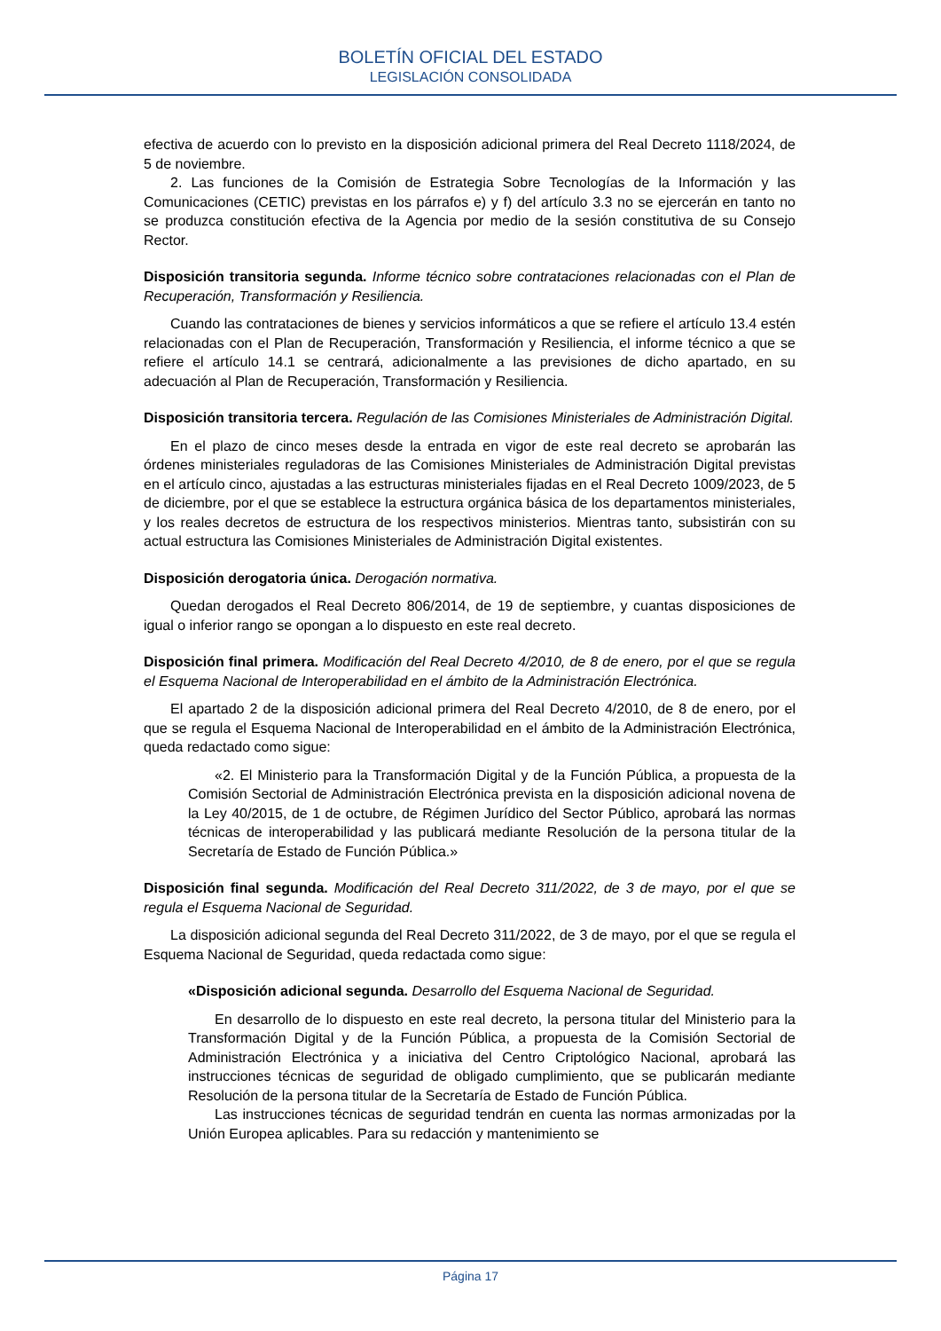BOLETÍN OFICIAL DEL ESTADO
LEGISLACIÓN CONSOLIDADA
efectiva de acuerdo con lo previsto en la disposición adicional primera del Real Decreto 1118/2024, de 5 de noviembre.
2. Las funciones de la Comisión de Estrategia Sobre Tecnologías de la Información y las Comunicaciones (CETIC) previstas en los párrafos e) y f) del artículo 3.3 no se ejercerán en tanto no se produzca constitución efectiva de la Agencia por medio de la sesión constitutiva de su Consejo Rector.
Disposición transitoria segunda. Informe técnico sobre contrataciones relacionadas con el Plan de Recuperación, Transformación y Resiliencia.
Cuando las contrataciones de bienes y servicios informáticos a que se refiere el artículo 13.4 estén relacionadas con el Plan de Recuperación, Transformación y Resiliencia, el informe técnico a que se refiere el artículo 14.1 se centrará, adicionalmente a las previsiones de dicho apartado, en su adecuación al Plan de Recuperación, Transformación y Resiliencia.
Disposición transitoria tercera. Regulación de las Comisiones Ministeriales de Administración Digital.
En el plazo de cinco meses desde la entrada en vigor de este real decreto se aprobarán las órdenes ministeriales reguladoras de las Comisiones Ministeriales de Administración Digital previstas en el artículo cinco, ajustadas a las estructuras ministeriales fijadas en el Real Decreto 1009/2023, de 5 de diciembre, por el que se establece la estructura orgánica básica de los departamentos ministeriales, y los reales decretos de estructura de los respectivos ministerios. Mientras tanto, subsistirán con su actual estructura las Comisiones Ministeriales de Administración Digital existentes.
Disposición derogatoria única. Derogación normativa.
Quedan derogados el Real Decreto 806/2014, de 19 de septiembre, y cuantas disposiciones de igual o inferior rango se opongan a lo dispuesto en este real decreto.
Disposición final primera. Modificación del Real Decreto 4/2010, de 8 de enero, por el que se regula el Esquema Nacional de Interoperabilidad en el ámbito de la Administración Electrónica.
El apartado 2 de la disposición adicional primera del Real Decreto 4/2010, de 8 de enero, por el que se regula el Esquema Nacional de Interoperabilidad en el ámbito de la Administración Electrónica, queda redactado como sigue:
«2. El Ministerio para la Transformación Digital y de la Función Pública, a propuesta de la Comisión Sectorial de Administración Electrónica prevista en la disposición adicional novena de la Ley 40/2015, de 1 de octubre, de Régimen Jurídico del Sector Público, aprobará las normas técnicas de interoperabilidad y las publicará mediante Resolución de la persona titular de la Secretaría de Estado de Función Pública.»
Disposición final segunda. Modificación del Real Decreto 311/2022, de 3 de mayo, por el que se regula el Esquema Nacional de Seguridad.
La disposición adicional segunda del Real Decreto 311/2022, de 3 de mayo, por el que se regula el Esquema Nacional de Seguridad, queda redactada como sigue:
«Disposición adicional segunda. Desarrollo del Esquema Nacional de Seguridad.
En desarrollo de lo dispuesto en este real decreto, la persona titular del Ministerio para la Transformación Digital y de la Función Pública, a propuesta de la Comisión Sectorial de Administración Electrónica y a iniciativa del Centro Criptológico Nacional, aprobará las instrucciones técnicas de seguridad de obligado cumplimiento, que se publicarán mediante Resolución de la persona titular de la Secretaría de Estado de Función Pública.
Las instrucciones técnicas de seguridad tendrán en cuenta las normas armonizadas por la Unión Europea aplicables. Para su redacción y mantenimiento se
Página 17